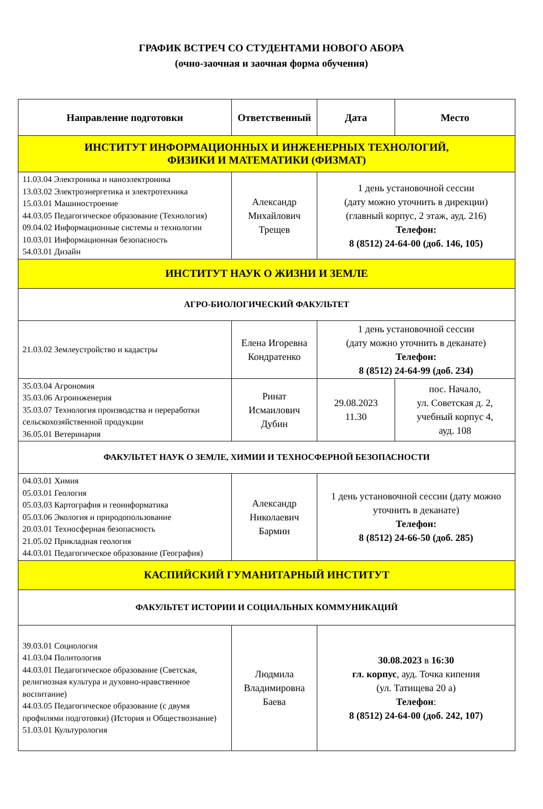ГРАФИК ВСТРЕЧ СО СТУДЕНТАМИ НОВОГО АБОРА
(очно-заочная и заочная форма обучения)
| Направление подготовки | Ответственный | Дата | Место |
| --- | --- | --- | --- |
| ИНСТИТУТ ИНФОРМАЦИОННЫХ И ИНЖЕНЕРНЫХ ТЕХНОЛОГИЙ, ФИЗИКИ И МАТЕМАТИКИ (ФИЗМАТ) | | | |
| 11.03.04 Электроника и наноэлектроника 13.03.02 Электроэнергетика и электротехника 15.03.01 Машиностроение 44.03.05 Педагогическое образование (Технология) 09.04.02 Информационные системы и технологии 10.03.01 Информационная безопасность 54.03.01 Дизайн | Александр Михайлович Трещев | 1 день установочной сессии (дату можно уточнить в дирекции) (главный корпус, 2 этаж, ауд. 216) Телефон: 8 (8512) 24-64-00 (доб. 146, 105) | |
| ИНСТИТУТ НАУК О ЖИЗНИ И ЗЕМЛЕ | | | |
| АГРО-БИОЛОГИЧЕСКИЙ ФАКУЛЬТЕТ | | | |
| 21.03.02 Землеустройство и кадастры | Елена Игоревна Кондратенко | 1 день установочной сессии (дату можно уточнить в деканате) Телефон: 8 (8512) 24-64-99 (доб. 234) | |
| 35.03.04 Агрономия 35.03.06 Агроинженерия 35.03.07 Технология производства и переработки сельскохозяйственной продукции 36.05.01 Ветеринария | Ринат Исмаилович Дубин | 29.08.2023 11.30 | пос. Начало, ул. Советская д. 2, учебный корпус 4, ауд. 108 |
| ФАКУЛЬТЕТ НАУК О ЗЕМЛЕ, ХИМИИ И ТЕХНОСФЕРНОЙ БЕЗОПАСНОСТИ | | | |
| 04.03.01 Химия 05.03.01 Геология 05.03.03 Картография и геоинформатика 05.03.06 Экология и природопользование 20.03.01 Техносферная безопасность 21.05.02 Прикладная геология 44.03.01 Педагогическое образование (География) | Александр Николаевич Бармин | 1 день установочной сессии (дату можно уточнить в деканате) Телефон: 8 (8512) 24-66-50 (доб. 285) | |
| КАСПИЙСКИЙ ГУМАНИТАРНЫЙ ИНСТИТУТ | | | |
| ФАКУЛЬТЕТ ИСТОРИИ И СОЦИАЛЬНЫХ КОММУНИКАЦИЙ | | | |
| 39.03.01 Социология 41.03.04 Политология 44.03.01 Педагогическое образование (Светская, религиозная культура и духовно-нравственное воспитание) 44.03.05 Педагогическое образование (с двумя профилями подготовки) (История и Обществознание) 51.03.01 Культурология | Людмила Владимировна Баева | 30.08.2023 в 16:30 гл. корпус , ауд. Точка кипения (ул. Татищева 20 а) Телефон : 8 (8512) 24-64-00 (доб. 242, 107) | |